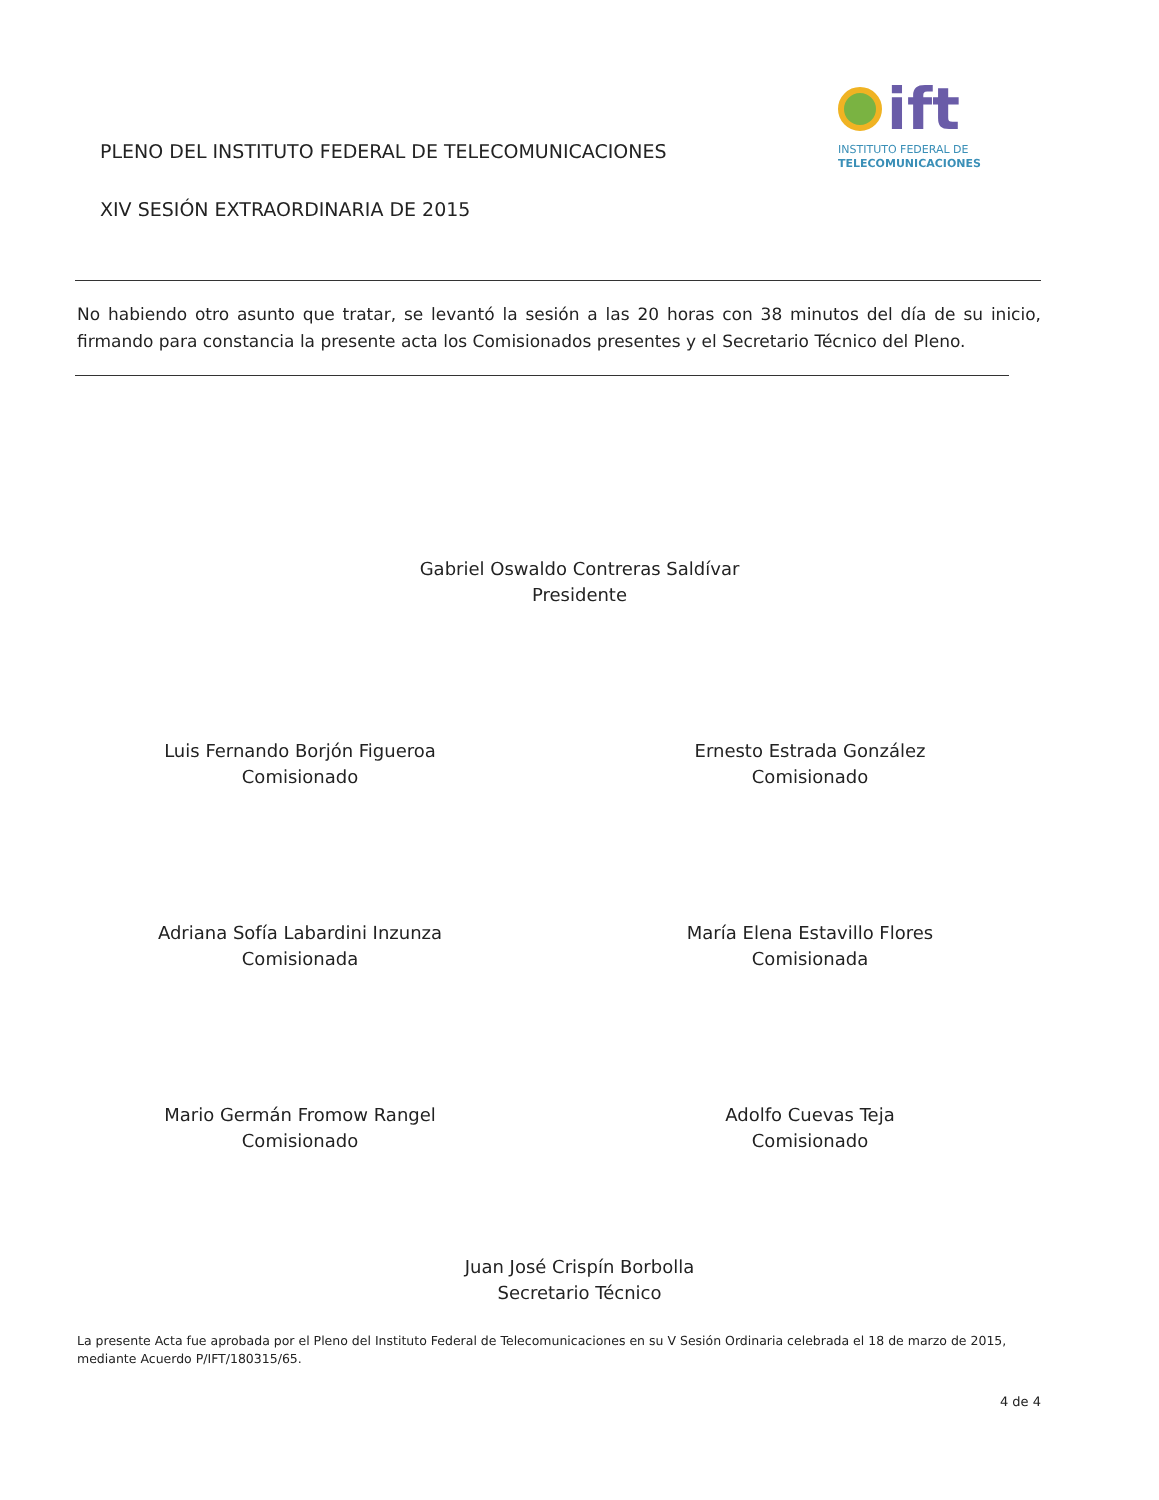PLENO DEL INSTITUTO FEDERAL DE TELECOMUNICACIONES
XIV SESIÓN EXTRAORDINARIA DE 2015
ift
INSTITUTO FEDERAL DE
TELECOMUNICACIONES
No habiendo otro asunto que tratar, se levantó la sesión a las 20 horas con 38 minutos del día de su inicio, firmando para constancia la presente acta los Comisionados presentes y el Secretario Técnico del Pleno.
Gabriel Oswaldo Contreras Saldívar
Presidente
Luis Fernando Borjón Figueroa
Comisionado
Ernesto Estrada González
Comisionado
Adriana Sofía Labardini Inzunza
Comisionada
María Elena Estavillo Flores
Comisionada
Mario Germán Fromow Rangel
Comisionado
Adolfo Cuevas Teja
Comisionado
Juan José Crispín Borbolla
Secretario Técnico
La presente Acta fue aprobada por el Pleno del Instituto Federal de Telecomunicaciones en su V Sesión Ordinaria celebrada el 18 de marzo de 2015, mediante Acuerdo P/IFT/180315/65.
4 de 4